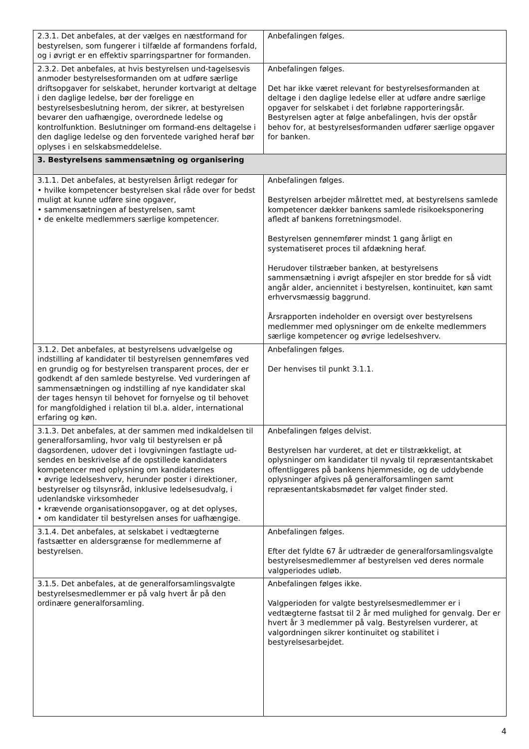| 2.3.1. Det anbefales, at der vælges en næstformand for bestyrelsen, som fungerer i tilfælde af formandens forfald, og i øvrigt er en effektiv sparringspartner for formanden. | Anbefalingen følges. |
| 2.3.2. Det anbefales, at hvis bestyrelsen und-tagelsesvis anmoder bestyrelsesformanden om at udføre særlige driftsopgaver for selskabet, herunder kortvarigt at deltage i den daglige ledelse, bør der foreligge en bestyrelsesbeslutning herom, der sikrer, at bestyrelsen bevarer den uafhængige, overordnede ledelse og kontrolfunktion. Beslutninger om formand-ens deltagelse i den daglige ledelse og den forventede varighed heraf bør oplyses i en selskabsmeddelelse. | Anbefalingen følges. Det har ikke været relevant for bestyrelsesformanden at deltage i den daglige ledelse eller at udføre andre særlige opgaver for selskabet i det forløbne rapporteringsår. Bestyrelsen agter at følge anbefalingen, hvis der opstår behov for, at bestyrelsesformanden udfører særlige opgaver for banken. |
| 3. Bestyrelsens sammensætning og organisering | |
| 3.1.1. Det anbefales, at bestyrelsen årligt redegør for • hvilke kompetencer bestyrelsen skal råde over for bedst muligt at kunne udføre sine opgaver, • sammensætningen af bestyrelsen, samt • de enkelte medlemmers særlige kompetencer. | Anbefalingen følges. Bestyrelsen arbejder målrettet med, at bestyrelsens samlede kompetencer dækker bankens samlede risikoeksponering afledt af bankens forretningsmodel. Bestyrelsen gennemfører mindst 1 gang årligt en systematiseret proces til afdækning heraf. Herudover tilstræber banken, at bestyrelsens sammensætning i øvrigt afspejler en stor bredde for så vidt angår alder, anciennitet i bestyrelsen, kontinuitet, køn samt erhvervsmæssig baggrund. Årsrapporten indeholder en oversigt over bestyrelsens medlemmer med oplysninger om de enkelte medlemmers særlige kompetencer og øvrige ledelseshverv. |
| 3.1.2. Det anbefales, at bestyrelsens udvælgelse og indstilling af kandidater til bestyrelsen gennemføres ved en grundig og for bestyrelsen transparent proces, der er godkendt af den samlede bestyrelse. Ved vurderingen af sammensætningen og indstilling af nye kandidater skal der tages hensyn til behovet for fornyelse og til behovet for mangfoldighed i relation til bl.a. alder, international erfaring og køn. | Anbefalingen følges. Der henvises til punkt 3.1.1. |
| 3.1.3. Det anbefales, at der sammen med indkaldelsen til generalforsamling, hvor valg til bestyrelsen er på dagsordenen, udover det i lovgivningen fastlagte ud-sendes en beskrivelse af de opstillede kandidaters kompetencer med oplysning om kandidaternes • øvrige ledelseshverv, herunder poster i direktioner, bestyrelser og tilsynsråd, inklusive ledelsesudvalg, i udenlandske virksomheder • krævende organisationsopgaver, og at det oplyses, • om kandidater til bestyrelsen anses for uafhængige. | Anbefalingen følges delvist. Bestyrelsen har vurderet, at det er tilstrækkeligt, at oplysninger om kandidater til nyvalg til repræsentantskabet offentliggøres på bankens hjemmeside, og de uddybende oplysninger afgives på generalforsamlingen samt repræsentantskabsmødet før valget finder sted. |
| 3.1.4. Det anbefales, at selskabet i vedtægterne fastsætter en aldersgrænse for medlemmerne af bestyrelsen. | Anbefalingen følges. Efter det fyldte 67 år udtræder de generalforsamlingsvalgte bestyrelsesmedlemmer af bestyrelsen ved deres normale valgperiodes udløb. |
| 3.1.5. Det anbefales, at de generalforsamlingsvalgte bestyrelsesmedlemmer er på valg hvert år på den ordinære generalforsamling. | Anbefalingen følges ikke. Valgperioden for valgte bestyrelsesmedlemmer er i vedtægterne fastsat til 2 år med mulighed for genvalg. Der er hvert år 3 medlemmer på valg. Bestyrelsen vurderer, at valgordningen sikrer kontinuitet og stabilitet i bestyrelsesarbejdet. |
4